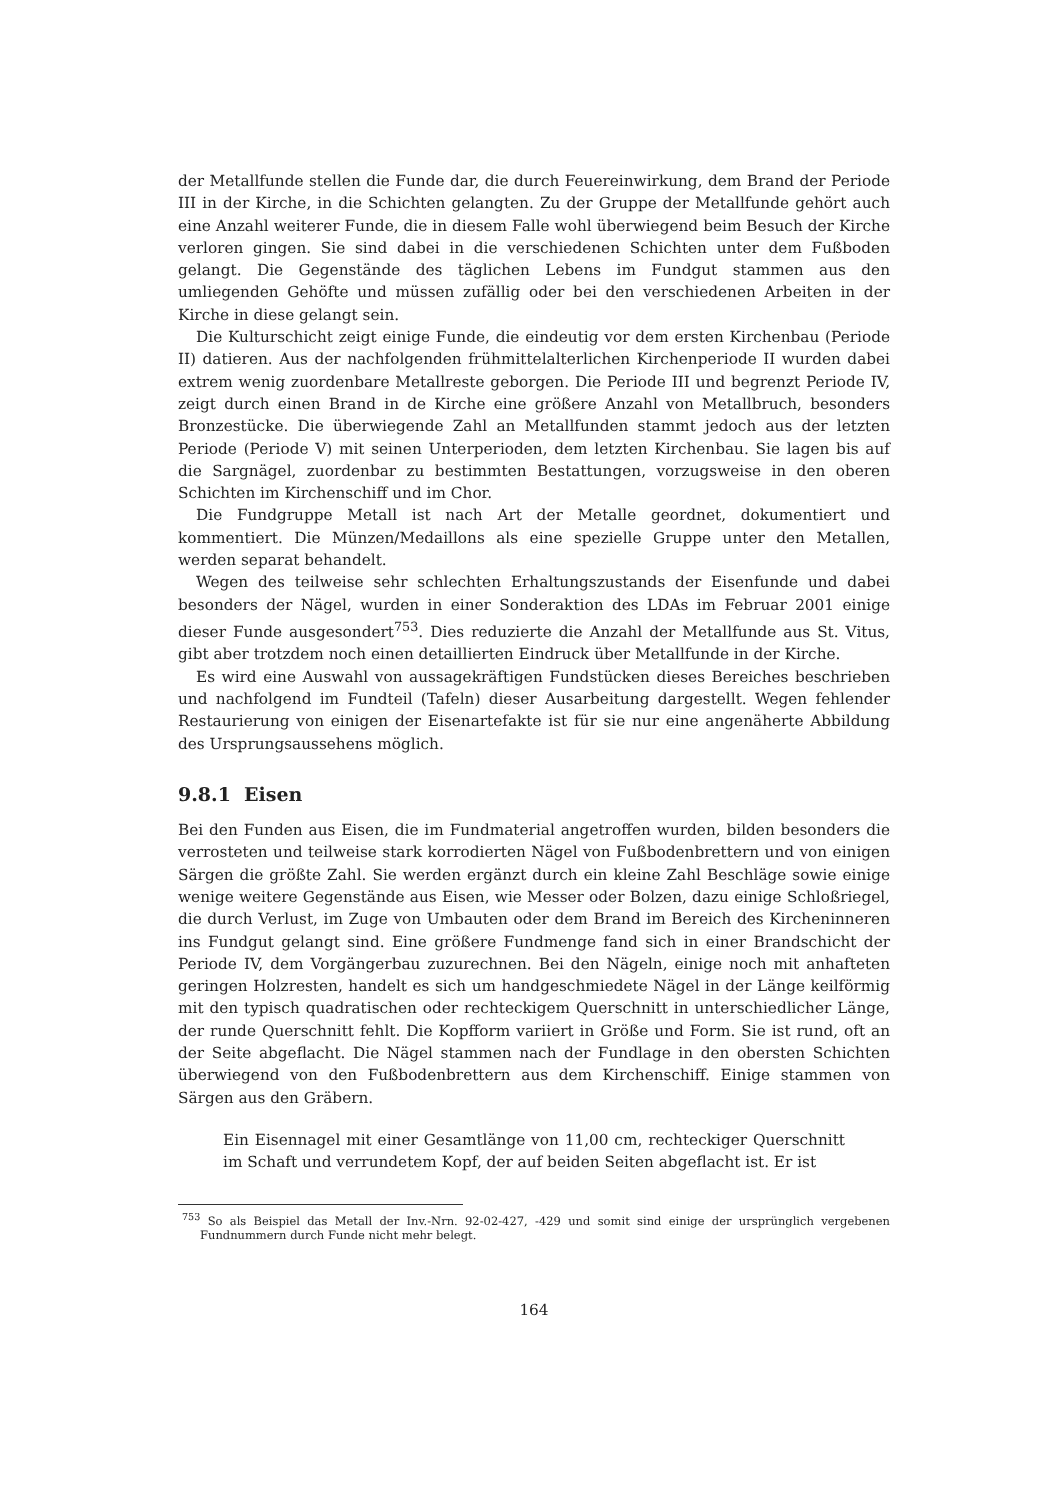der Metallfunde stellen die Funde dar, die durch Feuereinwirkung, dem Brand der Periode III in der Kirche, in die Schichten gelangten. Zu der Gruppe der Metallfunde gehört auch eine Anzahl weiterer Funde, die in diesem Falle wohl überwiegend beim Besuch der Kirche verloren gingen. Sie sind dabei in die verschiedenen Schichten unter dem Fußboden gelangt. Die Gegenstände des täglichen Lebens im Fundgut stammen aus den umliegenden Gehöfte und müssen zufällig oder bei den verschiedenen Arbeiten in der Kirche in diese gelangt sein.
Die Kulturschicht zeigt einige Funde, die eindeutig vor dem ersten Kirchenbau (Periode II) datieren. Aus der nachfolgenden frühmittelalterlichen Kirchenperiode II wurden dabei extrem wenig zuordenbare Metallreste geborgen. Die Periode III und begrenzt Periode IV, zeigt durch einen Brand in de Kirche eine größere Anzahl von Metallbruch, besonders Bronzestücke. Die überwiegende Zahl an Metallfunden stammt jedoch aus der letzten Periode (Periode V) mit seinen Unterperioden, dem letzten Kirchenbau. Sie lagen bis auf die Sargnägel, zuordenbar zu bestimmten Bestattungen, vorzugsweise in den oberen Schichten im Kirchenschiff und im Chor.
Die Fundgruppe Metall ist nach Art der Metalle geordnet, dokumentiert und kommentiert. Die Münzen/Medaillons als eine spezielle Gruppe unter den Metallen, werden separat behandelt.
Wegen des teilweise sehr schlechten Erhaltungszustands der Eisenfunde und dabei besonders der Nägel, wurden in einer Sonderaktion des LDAs im Februar 2001 einige dieser Funde ausgesondert<sup>753</sup>. Dies reduzierte die Anzahl der Metallfunde aus St. Vitus, gibt aber trotzdem noch einen detaillierten Eindruck über Metallfunde in der Kirche.
Es wird eine Auswahl von aussagekräftigen Fundstücken dieses Bereiches beschrieben und nachfolgend im Fundteil (Tafeln) dieser Ausarbeitung dargestellt. Wegen fehlender Restaurierung von einigen der Eisenartefakte ist für sie nur eine angenäherte Abbildung des Ursprungsaussehens möglich.
9.8.1 Eisen
Bei den Funden aus Eisen, die im Fundmaterial angetroffen wurden, bilden besonders die verrosteten und teilweise stark korrodierten Nägel von Fußbodenbrettern und von einigen Särgen die größte Zahl. Sie werden ergänzt durch ein kleine Zahl Beschläge sowie einige wenige weitere Gegenstände aus Eisen, wie Messer oder Bolzen, dazu einige Schloßriegel, die durch Verlust, im Zuge von Umbauten oder dem Brand im Bereich des Kircheninneren ins Fundgut gelangt sind. Eine größere Fundmenge fand sich in einer Brandschicht der Periode IV, dem Vorgängerbau zuzurechnen. Bei den Nägeln, einige noch mit anhafteten geringen Holzresten, handelt es sich um handgeschmiedete Nägel in der Länge keilförmig mit den typisch quadratischen oder rechteckigem Querschnitt in unterschiedlicher Länge, der runde Querschnitt fehlt. Die Kopfform variiert in Größe und Form. Sie ist rund, oft an der Seite abgeflacht. Die Nägel stammen nach der Fundlage in den obersten Schichten überwiegend von den Fußbodenbrettern aus dem Kirchenschiff. Einige stammen von Särgen aus den Gräbern.
Ein Eisennagel mit einer Gesamtlänge von 11,00 cm, rechteckiger Querschnitt im Schaft und verrundetem Kopf, der auf beiden Seiten abgeflacht ist. Er ist
<sup>753</sup> So als Beispiel das Metall der Inv.-Nrn. 92-02-427, -429 und somit sind einige der ursprünglich vergebenen Fundnummern durch Funde nicht mehr belegt.
164